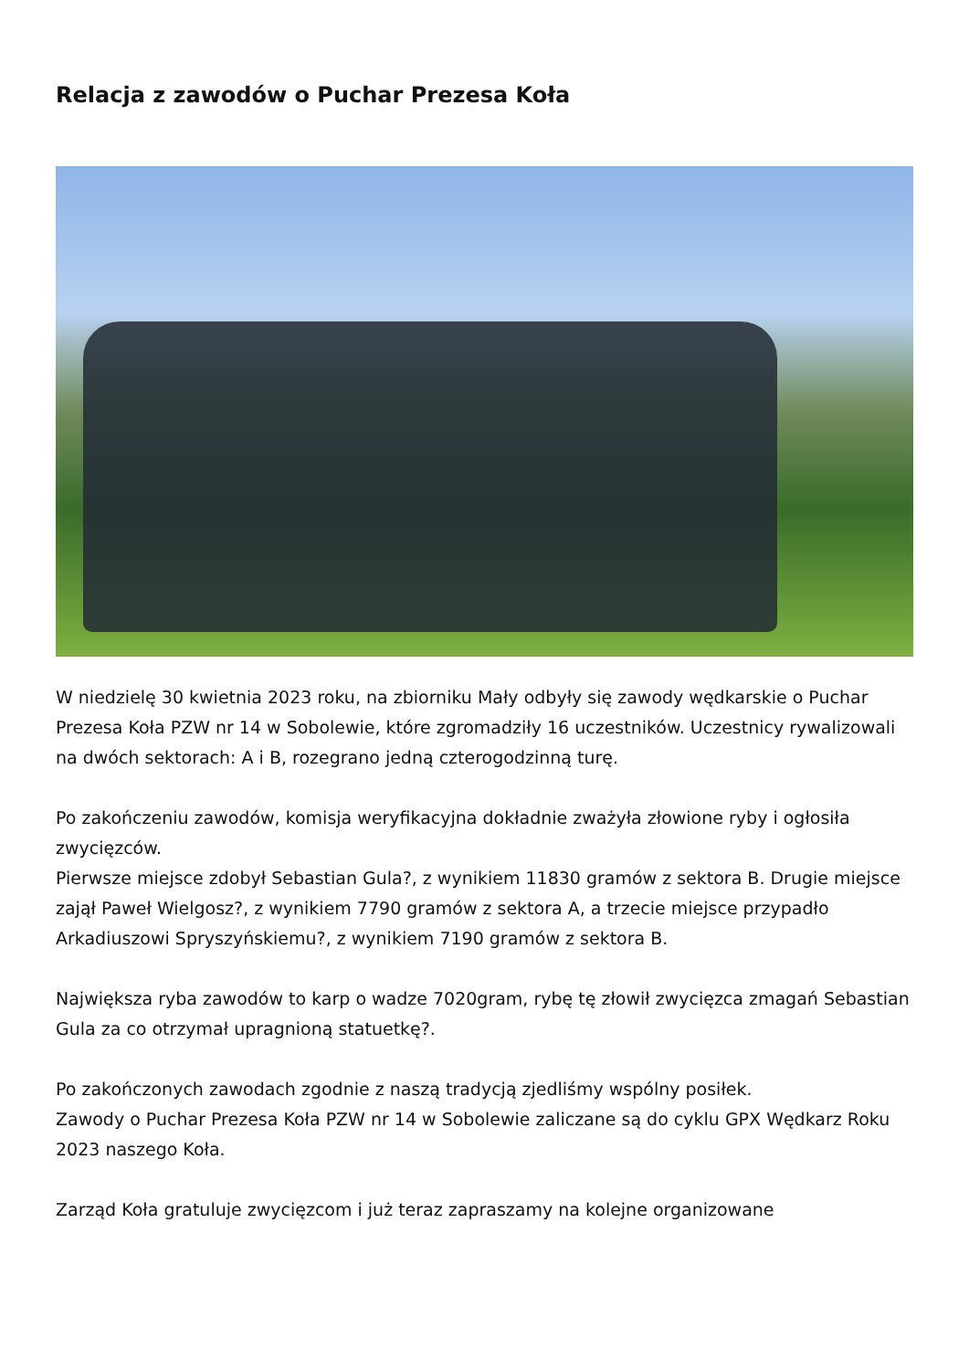Relacja z zawodów o Puchar Prezesa Koła
W niedzielę 30 kwietnia 2023 roku, na zbiorniku Mały odbyły się zawody wędkarskie o Puchar Prezesa Koła PZW nr 14 w Sobolewie, które zgromadziły 16 uczestników. Uczestnicy rywalizowali na dwóch sektorach: A i B, rozegrano jedną czterogodzinną turę.
Po zakończeniu zawodów, komisja weryfikacyjna dokładnie zważyła złowione ryby i ogłosiła zwycięzców.
Pierwsze miejsce zdobył Sebastian Gula?, z wynikiem 11830 gramów z sektora B. Drugie miejsce zajął Paweł Wielgosz?, z wynikiem 7790 gramów z sektora A, a trzecie miejsce przypadło Arkadiuszowi Spryszyńskiemu?, z wynikiem 7190 gramów z sektora B.
Największa ryba zawodów to karp o wadze 7020gram, rybę tę złowił zwycięzca zmagań Sebastian Gula za co otrzymał upragnioną statuetkę?.
Po zakończonych zawodach zgodnie z naszą tradycją zjedliśmy wspólny posiłek.
Zawody o Puchar Prezesa Koła PZW nr 14 w Sobolewie zaliczane są do cyklu GPX Wędkarz Roku 2023 naszego Koła.
Zarząd Koła gratuluje zwycięzcom i już teraz zapraszamy na kolejne organizowane